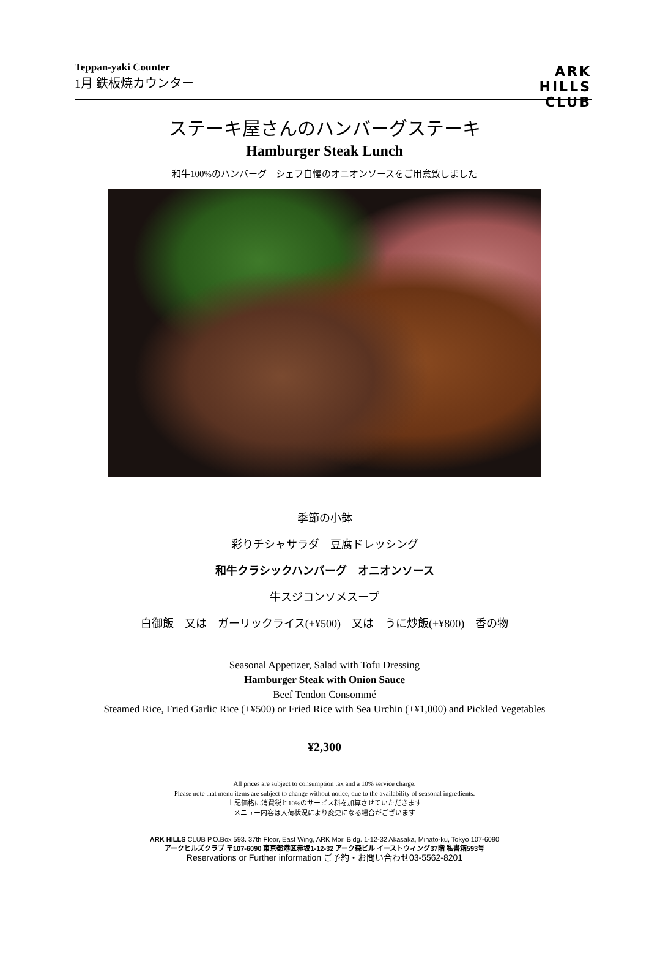Teppan-yaki Counter
1月 鉄板焼カウンター
ARK
HILLS
CLUB
ステーキ屋さんのハンバーグステーキ
Hamburger Steak Lunch
和牛100%のハンバーグ　シェフ自慢のオニオンソースをご用意致しました
季節の小鉢
彩りチシャサラダ　豆腐ドレッシング
和牛クラシックハンバーグ　オニオンソース
牛スジコンソメスープ
白御飯　又は　ガーリックライス(+¥500)　又は　うに炒飯(+¥800)　香の物
Seasonal Appetizer, Salad with Tofu Dressing
Hamburger Steak with Onion Sauce
Beef Tendon Consommé
Steamed Rice, Fried Garlic Rice (+¥500) or Fried Rice with Sea Urchin (+¥1,000) and Pickled Vegetables
¥2,300
All prices are subject to consumption tax and a 10% service charge.
Please note that menu items are subject to change without notice, due to the availability of seasonal ingredients.
上記価格に消費税と10%のサービス料を加算させていただきます
メニュー内容は入荷状況により変更になる場合がございます
ARK HILLS CLUB P.O.Box 593. 37th Floor, East Wing, ARK Mori Bldg. 1-12-32 Akasaka, Minato-ku, Tokyo 107-6090
アークヒルズクラブ 〒107-6090 東京都港区赤坂1-12-32 アーク森ビル イーストウィング37階 私書箱593号
Reservations or Further information ご予約・お問い合わせ03-5562-8201